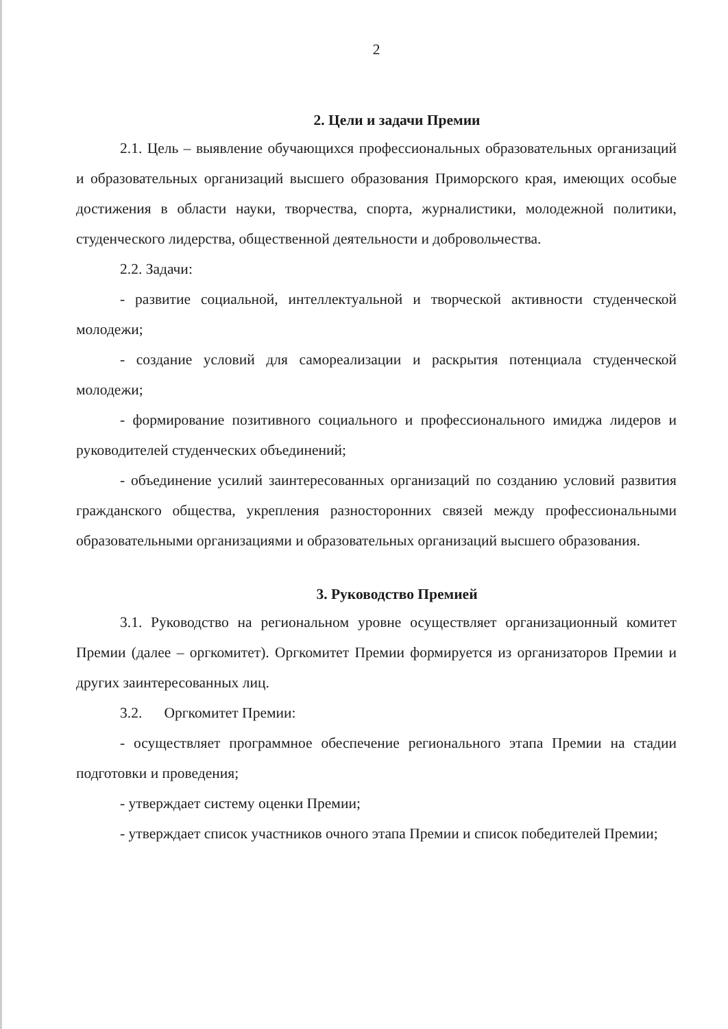2
2. Цели и задачи Премии
2.1. Цель – выявление обучающихся профессиональных образовательных организаций и образовательных организаций высшего образования Приморского края, имеющих особые достижения в области науки, творчества, спорта, журналистики, молодежной политики, студенческого лидерства, общественной деятельности и добровольчества.
2.2. Задачи:
- развитие социальной, интеллектуальной и творческой активности студенческой молодежи;
- создание условий для самореализации и раскрытия потенциала студенческой молодежи;
- формирование позитивного социального и профессионального имиджа лидеров и руководителей студенческих объединений;
- объединение усилий заинтересованных организаций по созданию условий развития гражданского общества, укрепления разносторонних связей между профессиональными образовательными организациями и образовательных организаций высшего образования.
3. Руководство Премией
3.1. Руководство на региональном уровне осуществляет организационный комитет Премии (далее – оргкомитет). Оргкомитет Премии формируется из организаторов Премии и других заинтересованных лиц.
3.2. Оргкомитет Премии:
- осуществляет программное обеспечение регионального этапа Премии на стадии подготовки и проведения;
- утверждает систему оценки Премии;
- утверждает список участников очного этапа Премии и список победителей Премии;